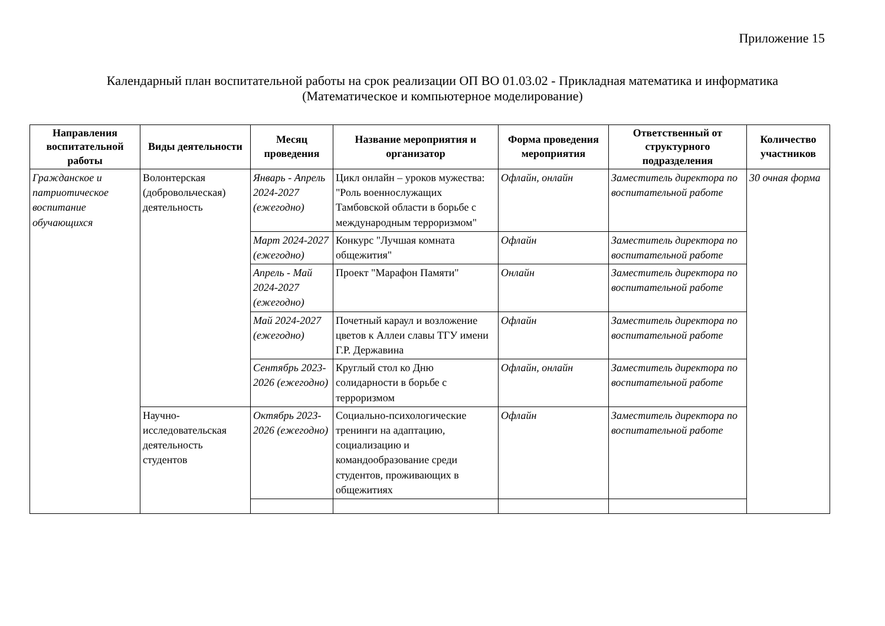Приложение 15
Календарный план воспитательной работы на срок реализации ОП ВО 01.03.02 - Прикладная математика и информатика
(Математическое и компьютерное моделирование)
| Направления воспитательной работы | Виды деятельности | Месяц проведения | Название мероприятия и организатор | Форма проведения мероприятия | Ответственный от структурного подразделения | Количество участников |
| --- | --- | --- | --- | --- | --- | --- |
| Гражданское и патриотическое воспитание обучающихся | Волонтерская (добровольческая) деятельность | Январь - Апрель 2024-2027 (ежегодно) | Цикл онлайн – уроков мужества: "Роль военнослужащих Тамбовской области в борьбе с международным терроризмом" | Офлайн, онлайн | Заместитель директора по воспитательной работе | 30 очная форма |
| | | Март 2024-2027 (ежегодно) | Конкурс "Лучшая комната общежития" | Офлайн | Заместитель директора по воспитательной работе | |
| | | Апрель - Май 2024-2027 (ежегодно) | Проект "Марафон Памяти" | Онлайн | Заместитель директора по воспитательной работе | |
| | | Май 2024-2027 (ежегодно) | Почетный караул и возложение цветов к Аллеи славы ТГУ имени Г.Р. Державина | Офлайн | Заместитель директора по воспитательной работе | |
| | | Сентябрь 2023-2026 (ежегодно) | Круглый стол ко Дню солидарности в борьбе с терроризмом | Офлайн, онлайн | Заместитель директора по воспитательной работе | |
| | Научно-исследовательская деятельность студентов | Октябрь 2023-2026 (ежегодно) | Социально-психологические тренинги на адаптацию, социализацию и командообразование среди студентов, проживающих в общежитиях | Офлайн | Заместитель директора по воспитательной работе | |